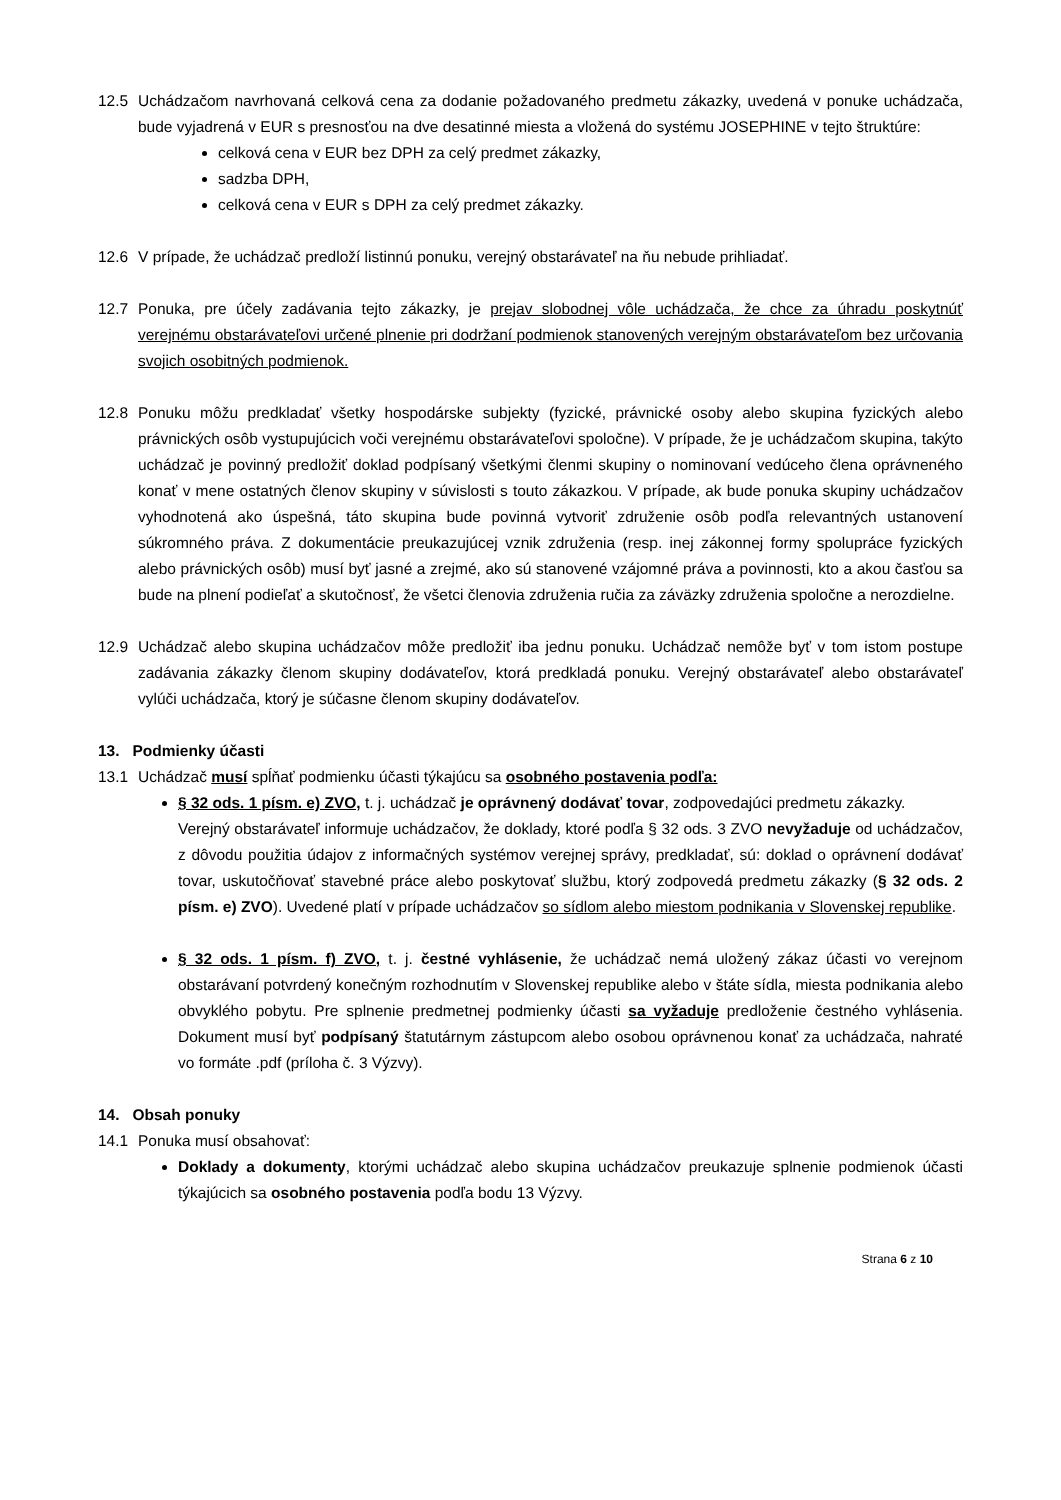12.5 Uchádzačom navrhovaná celková cena za dodanie požadovaného predmetu zákazky, uvedená v ponuke uchádzača, bude vyjadrená v EUR s presnosťou na dve desatinné miesta a vložená do systému JOSEPHINE v tejto štruktúre:
celková cena v EUR bez DPH za celý predmet zákazky,
sadzba DPH,
celková cena v EUR s DPH za celý predmet zákazky.
12.6 V prípade, že uchádzač predloží listinnú ponuku, verejný obstarávateľ na ňu nebude prihliadať.
12.7 Ponuka, pre účely zadávania tejto zákazky, je prejav slobodnej vôle uchádzača, že chce za úhradu poskytnúť verejnému obstarávateľovi určené plnenie pri dodržaní podmienok stanovených verejným obstarávateľom bez určovania svojich osobitných podmienok.
12.8 Ponuku môžu predkladať všetky hospodárske subjekty (fyzické, právnické osoby alebo skupina fyzických alebo právnických osôb vystupujúcich voči verejnému obstarávateľovi spoločne). V prípade, že je uchádzačom skupina, takýto uchádzač je povinný predložiť doklad podpísaný všetkými členmi skupiny o nominovaní vedúceho člena oprávneného konať v mene ostatných členov skupiny v súvislosti s touto zákazkou. V prípade, ak bude ponuka skupiny uchádzačov vyhodnotená ako úspešná, táto skupina bude povinná vytvoriť združenie osôb podľa relevantných ustanovení súkromného práva. Z dokumentácie preukazujúcej vznik združenia (resp. inej zákonnej formy spolupráce fyzických alebo právnických osôb) musí byť jasné a zrejmé, ako sú stanovené vzájomné práva a povinnosti, kto a akou časťou sa bude na plnení podieľať a skutočnosť, že všetci členovia združenia ručia za záväzky združenia spoločne a nerozdielne.
12.9 Uchádzač alebo skupina uchádzačov môže predložiť iba jednu ponuku. Uchádzač nemôže byť v tom istom postupe zadávania zákazky členom skupiny dodávateľov, ktorá predkladá ponuku. Verejný obstarávateľ alebo obstarávateľ vylúči uchádzača, ktorý je súčasne členom skupiny dodávateľov.
13. Podmienky účasti
13.1 Uchádzač musí spĺňať podmienku účasti týkajúcu sa osobného postavenia podľa:
§ 32 ods. 1 písm. e) ZVO, t. j. uchádzač je oprávnený dodávať tovar, zodpovedajúci predmetu zákazky.
Verejný obstarávateľ informuje uchádzačov, že doklady, ktoré podľa § 32 ods. 3 ZVO nevyžaduje od uchádzačov, z dôvodu použitia údajov z informačných systémov verejnej správy, predkladať, sú: doklad o oprávnení dodávať tovar, uskutočňovať stavebné práce alebo poskytovať službu, ktorý zodpovedá predmetu zákazky (§ 32 ods. 2 písm. e) ZVO). Uvedené platí v prípade uchádzačov so sídlom alebo miestom podnikania v Slovenskej republike.
§ 32 ods. 1 písm. f) ZVO, t. j. čestné vyhlásenie, že uchádzač nemá uložený zákaz účasti vo verejnom obstarávaní potvrdený konečným rozhodnutím v Slovenskej republike alebo v štáte sídla, miesta podnikania alebo obvyklého pobytu. Pre splnenie predmetnej podmienky účasti sa vyžaduje predloženie čestného vyhlásenia. Dokument musí byť podpísaný štatutárnym zástupcom alebo osobou oprávnenou konať za uchádzača, nahraté vo formáte .pdf (príloha č. 3 Výzvy).
14. Obsah ponuky
14.1 Ponuka musí obsahovať:
Doklady a dokumenty, ktorými uchádzač alebo skupina uchádzačov preukazuje splnenie podmienok účasti týkajúcich sa osobného postavenia podľa bodu 13 Výzvy.
Strana 6 z 10